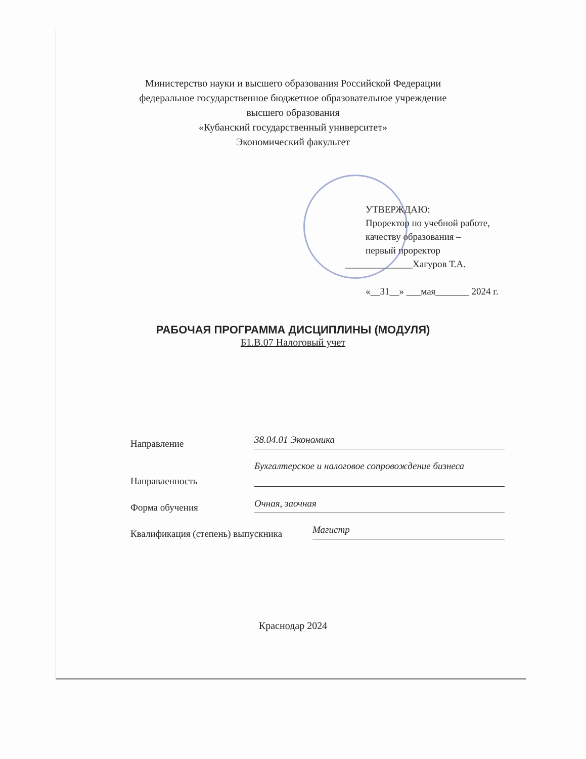Министерство науки и высшего образования Российской Федерации
федеральное государственное бюджетное образовательное учреждение
высшего образования
«Кубанский государственный университет»
Экономический факультет
УТВЕРЖДАЮ:
Проректор по учебной работе,
качеству образования –
первый проректор
______________Хагуров Т.А.
«__31__» ___мая_______ 2024 г.
РАБОЧАЯ ПРОГРАММА ДИСЦИПЛИНЫ (МОДУЛЯ)
Б1.В.07 Налоговый учет
Направление
38.04.01 Экономика
Направленность
Бухгалтерское и налоговое сопровождение бизнеса
Форма обучения
Очная, заочная
Квалификация (степень) выпускника
Магистр
Краснодар 2024